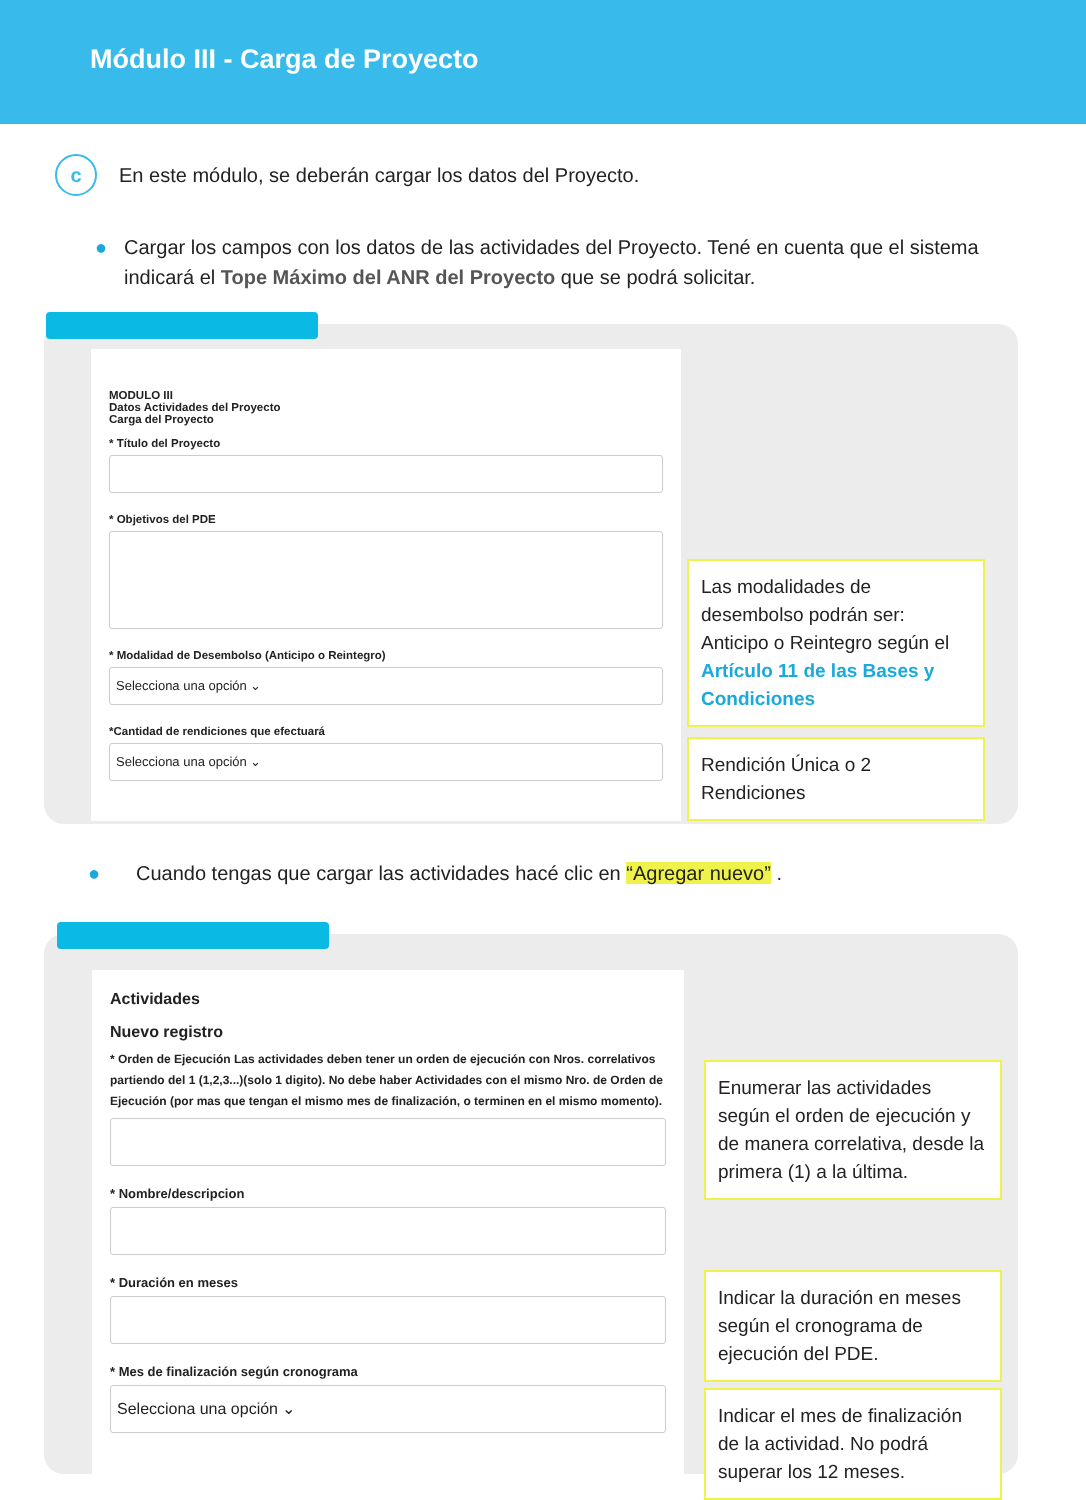Módulo III - Carga de Proyecto
c
En este módulo, se deberán cargar los datos del Proyecto.
● Cargar los campos con los datos de las actividades del Proyecto. Tené en cuenta que el sistema indicará el Tope Máximo del ANR del Proyecto que se podrá solicitar.
MODULO III
Datos Actividades del Proyecto
Carga del Proyecto
* Título del Proyecto
* Objetivos del PDE
* Modalidad de Desembolso (Anticipo o Reintegro)
Selecciona una opción ⌄
*Cantidad de rendiciones que efectuará
Selecciona una opción ⌄
Las modalidades de desembolso podrán ser: Anticipo o Reintegro según el Artículo 11 de las Bases y Condiciones
Rendición Única o 2 Rendiciones
● Cuando tengas que cargar las actividades hacé clic en “Agregar nuevo” .
Actividades
Nuevo registro
* Orden de Ejecución Las actividades deben tener un orden de ejecución con Nros. correlativos partiendo del 1 (1,2,3...)(solo 1 digito). No debe haber Actividades con el mismo Nro. de Orden de Ejecución (por mas que tengan el mismo mes de finalización, o terminen en el mismo momento).
* Nombre/descripcion
* Duración en meses
* Mes de finalización según cronograma
Selecciona una opción ⌄
Enumerar las actividades según el orden de ejecución y de manera correlativa, desde la primera (1) a la última.
Indicar la duración en meses según el cronograma de ejecución del PDE.
Indicar el mes de finalización de la actividad. No podrá superar los 12 meses.